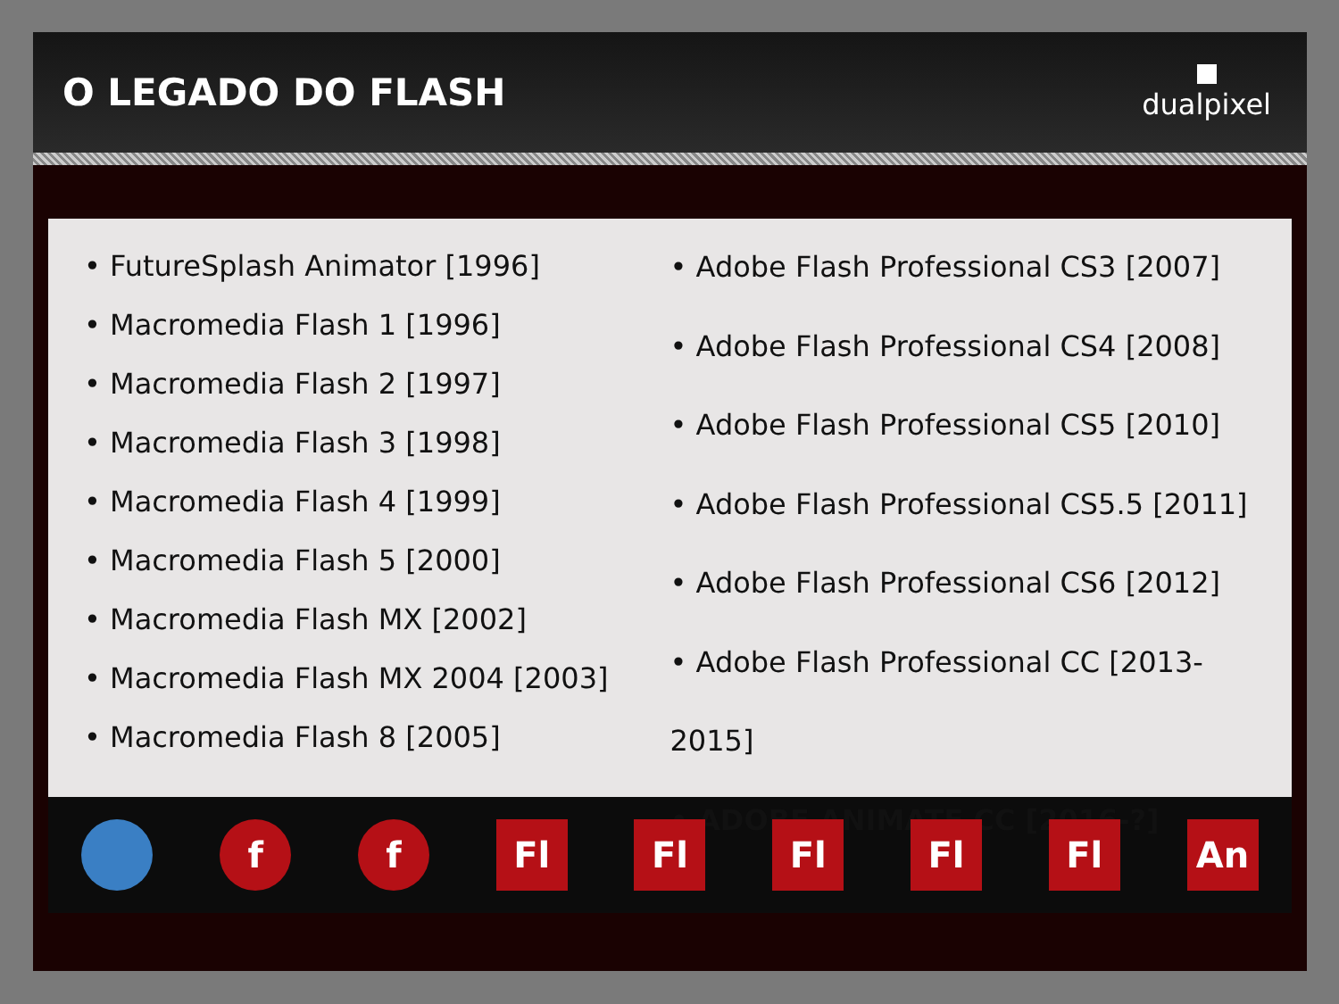O LEGADO DO FLASH
dualpixel
• FutureSplash Animator [1996]
• Macromedia Flash 1 [1996]
• Macromedia Flash 2 [1997]
• Macromedia Flash 3 [1998]
• Macromedia Flash 4 [1999]
• Macromedia Flash 5 [2000]
• Macromedia Flash MX [2002]
• Macromedia Flash MX 2004 [2003]
• Macromedia Flash 8 [2005]
• Adobe Flash Professional CS3 [2007]
• Adobe Flash Professional CS4 [2008]
• Adobe Flash Professional CS5 [2010]
• Adobe Flash Professional CS5.5 [2011]
• Adobe Flash Professional CS6 [2012]
• Adobe Flash Professional CC [2013-2015]
• ADOBE ANIMATE CC [2016-?]
f f Fl Fl Fl Fl Fl An